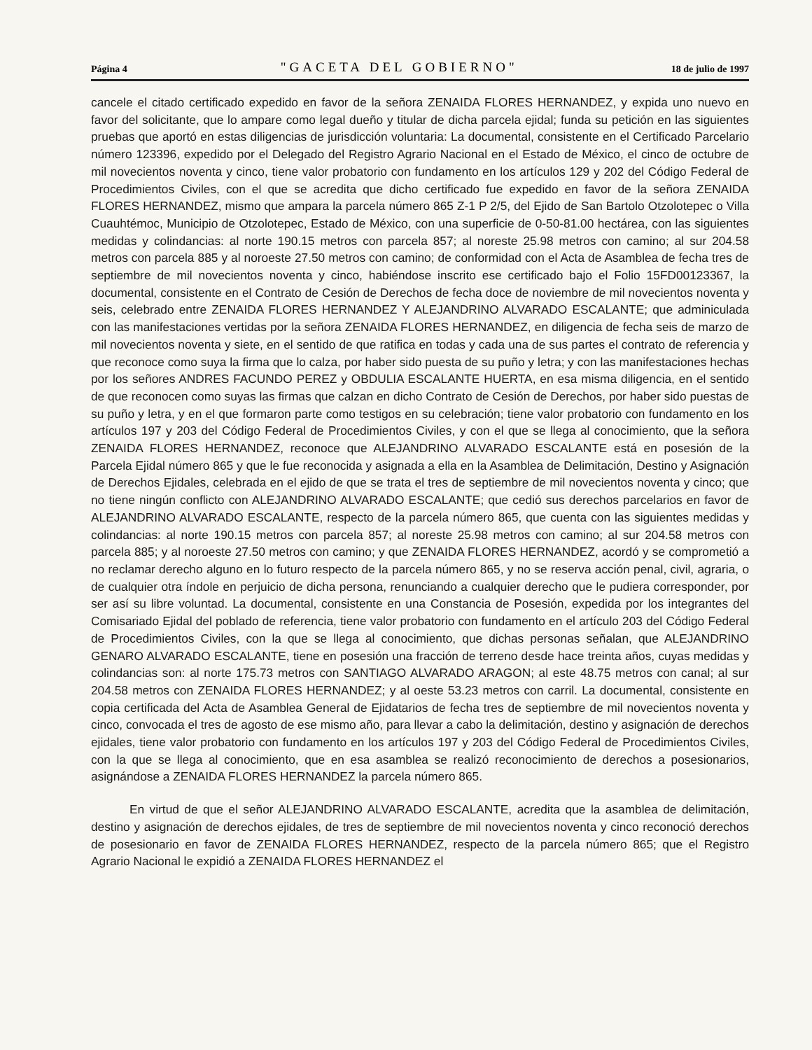Página 4 "GACETA DEL GOBIERNO" 18 de julio de 1997
cancele el citado certificado expedido en favor de la señora ZENAIDA FLORES HERNANDEZ, y expida uno nuevo en favor del solicitante, que lo ampare como legal dueño y titular de dicha parcela ejidal; funda su petición en las siguientes pruebas que aportó en estas diligencias de jurisdicción voluntaria: La documental, consistente en el Certificado Parcelario número 123396, expedido por el Delegado del Registro Agrario Nacional en el Estado de México, el cinco de octubre de mil novecientos noventa y cinco, tiene valor probatorio con fundamento en los artículos 129 y 202 del Código Federal de Procedimientos Civiles, con el que se acredita que dicho certificado fue expedido en favor de la señora ZENAIDA FLORES HERNANDEZ, mismo que ampara la parcela número 865 Z-1 P 2/5, del Ejido de San Bartolo Otzolotepec o Villa Cuauhtémoc, Municipio de Otzolotepec, Estado de México, con una superficie de 0-50-81.00 hectárea, con las siguientes medidas y colindancias: al norte 190.15 metros con parcela 857; al noreste 25.98 metros con camino; al sur 204.58 metros con parcela 885 y al noroeste 27.50 metros con camino; de conformidad con el Acta de Asamblea de fecha tres de septiembre de mil novecientos noventa y cinco, habiéndose inscrito ese certificado bajo el Folio 15FD00123367, la documental, consistente en el Contrato de Cesión de Derechos de fecha doce de noviembre de mil novecientos noventa y seis, celebrado entre ZENAIDA FLORES HERNANDEZ Y ALEJANDRINO ALVARADO ESCALANTE; que adminiculada con las manifestaciones vertidas por la señora ZENAIDA FLORES HERNANDEZ, en diligencia de fecha seis de marzo de mil novecientos noventa y siete, en el sentido de que ratifica en todas y cada una de sus partes el contrato de referencia y que reconoce como suya la firma que lo calza, por haber sido puesta de su puño y letra; y con las manifestaciones hechas por los señores ANDRES FACUNDO PEREZ y OBDULIA ESCALANTE HUERTA, en esa misma diligencia, en el sentido de que reconocen como suyas las firmas que calzan en dicho Contrato de Cesión de Derechos, por haber sido puestas de su puño y letra, y en el que formaron parte como testigos en su celebración; tiene valor probatorio con fundamento en los artículos 197 y 203 del Código Federal de Procedimientos Civiles, y con el que se llega al conocimiento, que la señora ZENAIDA FLORES HERNANDEZ, reconoce que ALEJANDRINO ALVARADO ESCALANTE está en posesión de la Parcela Ejidal número 865 y que le fue reconocida y asignada a ella en la Asamblea de Delimitación, Destino y Asignación de Derechos Ejidales, celebrada en el ejido de que se trata el tres de septiembre de mil novecientos noventa y cinco; que no tiene ningún conflicto con ALEJANDRINO ALVARADO ESCALANTE; que cedió sus derechos parcelarios en favor de ALEJANDRINO ALVARADO ESCALANTE, respecto de la parcela número 865, que cuenta con las siguientes medidas y colindancias: al norte 190.15 metros con parcela 857; al noreste 25.98 metros con camino; al sur 204.58 metros con parcela 885; y al noroeste 27.50 metros con camino; y que ZENAIDA FLORES HERNANDEZ, acordó y se comprometió a no reclamar derecho alguno en lo futuro respecto de la parcela número 865, y no se reserva acción penal, civil, agraria, o de cualquier otra índole en perjuicio de dicha persona, renunciando a cualquier derecho que le pudiera corresponder, por ser así su libre voluntad. La documental, consistente en una Constancia de Posesión, expedida por los integrantes del Comisariado Ejidal del poblado de referencia, tiene valor probatorio con fundamento en el artículo 203 del Código Federal de Procedimientos Civiles, con la que se llega al conocimiento, que dichas personas señalan, que ALEJANDRINO GENARO ALVARADO ESCALANTE, tiene en posesión una fracción de terreno desde hace treinta años, cuyas medidas y colindancias son: al norte 175.73 metros con SANTIAGO ALVARADO ARAGON; al este 48.75 metros con canal; al sur 204.58 metros con ZENAIDA FLORES HERNANDEZ; y al oeste 53.23 metros con carril. La documental, consistente en copia certificada del Acta de Asamblea General de Ejidatarios de fecha tres de septiembre de mil novecientos noventa y cinco, convocada el tres de agosto de ese mismo año, para llevar a cabo la delimitación, destino y asignación de derechos ejidales, tiene valor probatorio con fundamento en los artículos 197 y 203 del Código Federal de Procedimientos Civiles, con la que se llega al conocimiento, que en esa asamblea se realizó reconocimiento de derechos a posesionarios, asignándose a ZENAIDA FLORES HERNANDEZ la parcela número 865.
En virtud de que el señor ALEJANDRINO ALVARADO ESCALANTE, acredita que la asamblea de delimitación, destino y asignación de derechos ejidales, de tres de septiembre de mil novecientos noventa y cinco reconoció derechos de posesionario en favor de ZENAIDA FLORES HERNANDEZ, respecto de la parcela número 865; que el Registro Agrario Nacional le expidió a ZENAIDA FLORES HERNANDEZ el